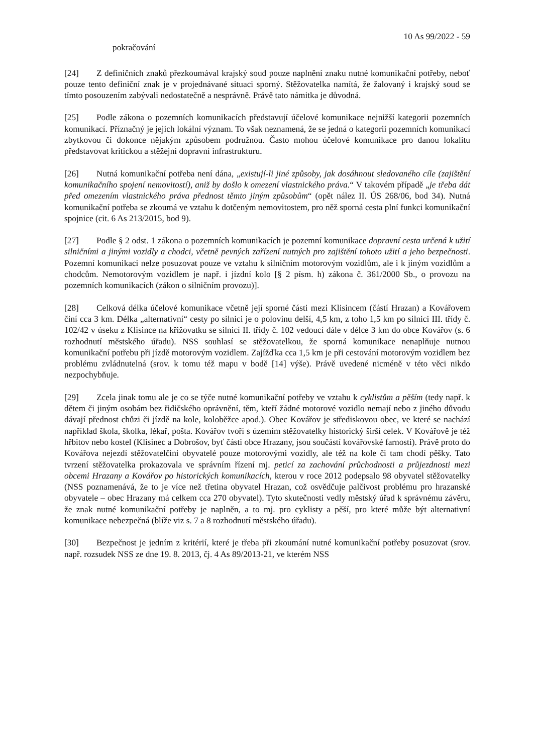10 As 99/2022 - 59
pokračování
[24] Z definičních znaků přezkoumával krajský soud pouze naplnění znaku nutné komunikační potřeby, neboť pouze tento definiční znak je v projednávané situaci sporný. Stěžovatelka namítá, že žalovaný i krajský soud se tímto posouzením zabývali nedostatečně a nesprávně. Právě tato námitka je důvodná.
[25] Podle zákona o pozemních komunikacích představují účelové komunikace nejnižší kategorii pozemních komunikací. Příznačný je jejich lokální význam. To však neznamená, že se jedná o kategorii pozemních komunikací zbytkovou či dokonce nějakým způsobem podružnou. Často mohou účelové komunikace pro danou lokalitu představovat kritickou a stěžejní dopravní infrastrukturu.
[26] Nutná komunikační potřeba není dána, „existují-li jiné způsoby, jak dosáhnout sledovaného cíle (zajištění komunikačního spojení nemovitostí), aniž by došlo k omezení vlastnického práva.“ V takovém případě „je třeba dát před omezením vlastnického práva přednost těmto jiným způsobům“ (opět nález II. ÚS 268/06, bod 34). Nutná komunikační potřeba se zkoumá ve vztahu k dotčeným nemovitostem, pro něž sporná cesta plní funkci komunikační spojnice (cit. 6 As 213/2015, bod 9).
[27] Podle § 2 odst. 1 zákona o pozemních komunikacích je pozemní komunikace dopravní cesta určená k užití silničními a jinými vozidly a chodci, včetně pevných zařízení nutných pro zajištění tohoto užití a jeho bezpečnosti. Pozemní komunikaci nelze posuzovat pouze ve vztahu k silničním motorovým vozidlům, ale i k jiným vozidlům a chodcům. Nemotorovým vozidlem je např. i jízdní kolo [§ 2 písm. h) zákona č. 361/2000 Sb., o provozu na pozemních komunikacích (zákon o silničním provozu)].
[28] Celková délka účelové komunikace včetně její sporné části mezi Klisincem (částí Hrazan) a Kovářovem činí cca 3 km. Délka „alternativní“ cesty po silnici je o polovinu delší, 4,5 km, z toho 1,5 km po silnici III. třídy č. 102/42 v úseku z Klisince na křižovatku se silnicí II. třídy č. 102 vedoucí dále v délce 3 km do obce Kovářov (s. 6 rozhodnutí městského úřadu). NSS souhlasí se stěžovatelkou, že sporná komunikace nenaplňuje nutnou komunikační potřebu při jízdě motorovým vozidlem. Zajížďka cca 1,5 km je při cestování motorovým vozidlem bez problému zvládnutelná (srov. k tomu též mapu v bodě [14] výše). Právě uvedené nicméně v této věci nikdo nezpochybňuje.
[29] Zcela jinak tomu ale je co se týče nutné komunikační potřeby ve vztahu k cyklistům a pěším (tedy např. k dětem či jiným osobám bez řidičského oprávnění, těm, kteří žádné motorové vozidlo nemají nebo z jiného důvodu dávají přednost chůzi či jízdě na kole, koloběžce apod.). Obec Kovářov je střediskovou obec, ve které se nachází například škola, školka, lékař, pošta. Kovářov tvoří s územím stěžovatelky historický širší celek. V Kovářově je též hřbitov nebo kostel (Klisinec a Dobrošov, byť části obce Hrazany, jsou součástí kovářovské farnosti). Právě proto do Kovářova nejezdí stěžovatelčini obyvatelé pouze motorovými vozidly, ale též na kole či tam chodí pěšky. Tato tvrzení stěžovatelka prokazovala ve správním řízení mj. peticí za zachování průchodnosti a průjezdnosti mezi obcemi Hrazany a Kovářov po historických komunikacích, kterou v roce 2012 podepsalo 98 obyvatel stěžovatelky (NSS poznamenává, že to je více než třetina obyvatel Hrazan, což osvědčuje palčivost problému pro hrazanské obyvatele – obec Hrazany má celkem cca 270 obyvatel). Tyto skutečnosti vedly městský úřad k správnému závěru, že znak nutné komunikační potřeby je naplněn, a to mj. pro cyklisty a pěší, pro které může být alternativní komunikace nebezpečná (blíže viz s. 7 a 8 rozhodnutí městského úřadu).
[30] Bezpečnost je jedním z kritérií, které je třeba při zkoumání nutné komunikační potřeby posuzovat (srov. např. rozsudek NSS ze dne 19. 8. 2013, čj. 4 As 89/2013-21, ve kterém NSS